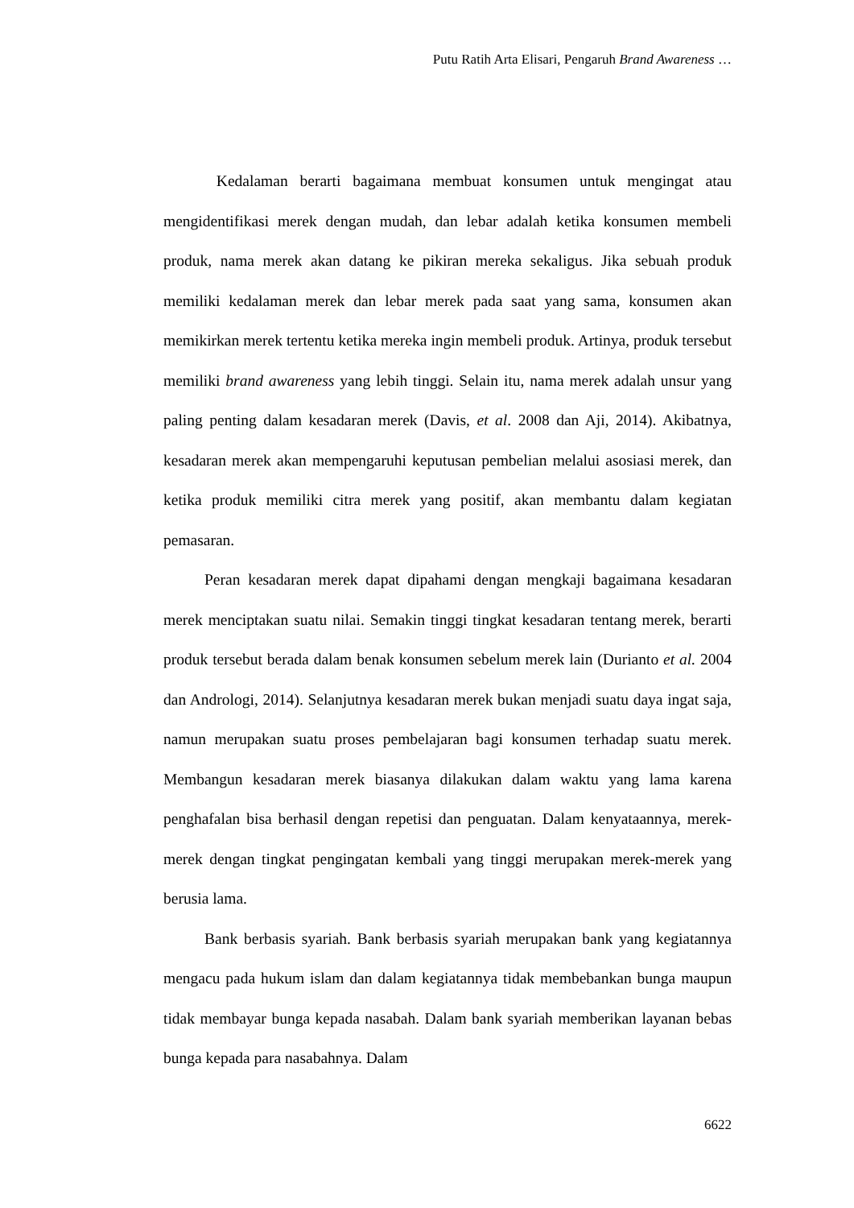Putu Ratih Arta Elisari, Pengaruh Brand Awareness …
Kedalaman berarti bagaimana membuat konsumen untuk mengingat atau mengidentifikasi merek dengan mudah, dan lebar adalah ketika konsumen membeli produk, nama merek akan datang ke pikiran mereka sekaligus. Jika sebuah produk memiliki kedalaman merek dan lebar merek pada saat yang sama, konsumen akan memikirkan merek tertentu ketika mereka ingin membeli produk. Artinya, produk tersebut memiliki brand awareness yang lebih tinggi. Selain itu, nama merek adalah unsur yang paling penting dalam kesadaran merek (Davis, et al. 2008 dan Aji, 2014). Akibatnya, kesadaran merek akan mempengaruhi keputusan pembelian melalui asosiasi merek, dan ketika produk memiliki citra merek yang positif, akan membantu dalam kegiatan pemasaran.
Peran kesadaran merek dapat dipahami dengan mengkaji bagaimana kesadaran merek menciptakan suatu nilai. Semakin tinggi tingkat kesadaran tentang merek, berarti produk tersebut berada dalam benak konsumen sebelum merek lain (Durianto et al. 2004 dan Andrologi, 2014). Selanjutnya kesadaran merek bukan menjadi suatu daya ingat saja, namun merupakan suatu proses pembelajaran bagi konsumen terhadap suatu merek. Membangun kesadaran merek biasanya dilakukan dalam waktu yang lama karena penghafalan bisa berhasil dengan repetisi dan penguatan. Dalam kenyataannya, merek-merek dengan tingkat pengingatan kembali yang tinggi merupakan merek-merek yang berusia lama.
Bank berbasis syariah. Bank berbasis syariah merupakan bank yang kegiatannya mengacu pada hukum islam dan dalam kegiatannya tidak membebankan bunga maupun tidak membayar bunga kepada nasabah. Dalam bank syariah memberikan layanan bebas bunga kepada para nasabahnya. Dalam
6622